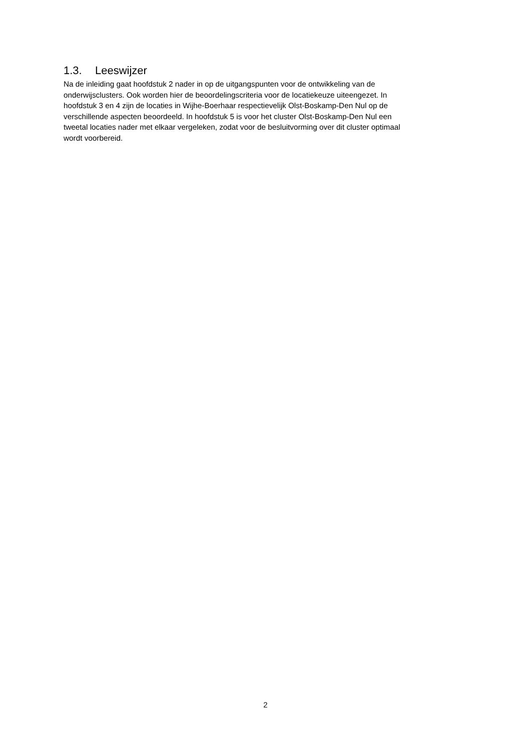1.3. Leeswijzer
Na de inleiding gaat hoofdstuk 2 nader in op de uitgangspunten voor de ontwikkeling van de
onderwijsclusters. Ook worden hier de beoordelingscriteria voor de locatiekeuze uiteengezet. In
hoofdstuk 3 en 4 zijn de locaties in Wijhe-Boerhaar respectievelijk Olst-Boskamp-Den Nul op de
verschillende aspecten beoordeeld. In hoofdstuk 5 is voor het cluster Olst-Boskamp-Den Nul een
tweetal locaties nader met elkaar vergeleken, zodat voor de besluitvorming over dit cluster optimaal
wordt voorbereid.
2